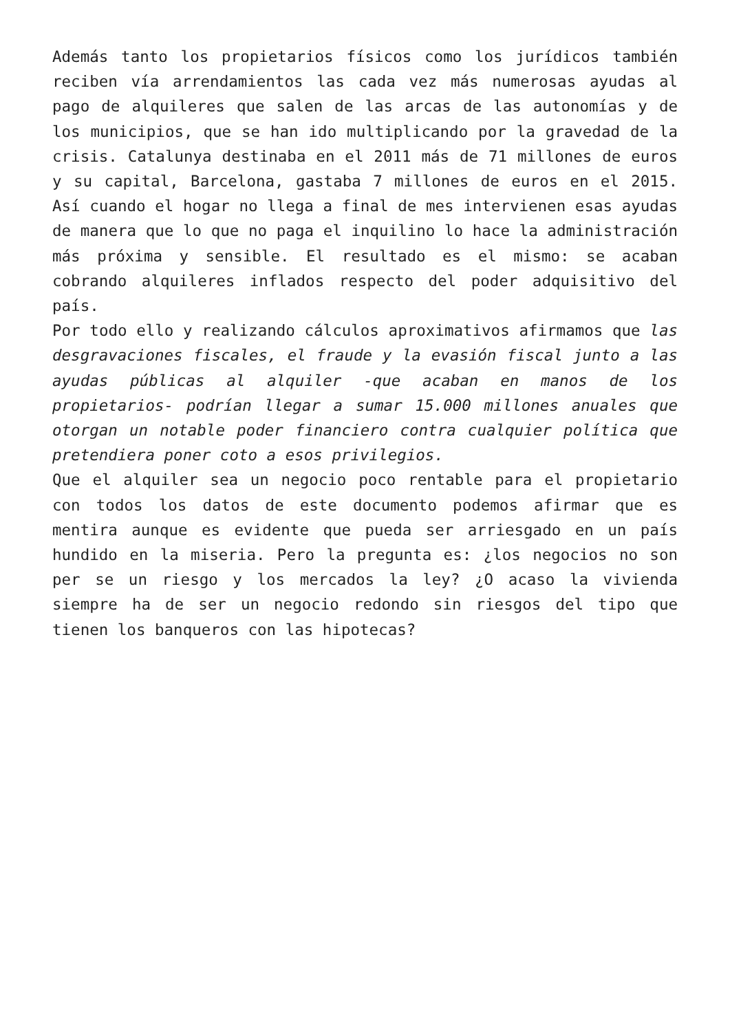Además tanto los propietarios físicos como los jurídicos también reciben vía arrendamientos las cada vez más numerosas ayudas al pago de alquileres que salen de las arcas de las autonomías y de los municipios, que se han ido multiplicando por la gravedad de la crisis. Catalunya destinaba en el 2011 más de 71 millones de euros y su capital, Barcelona, gastaba 7 millones de euros en el 2015. Así cuando el hogar no llega a final de mes intervienen esas ayudas de manera que lo que no paga el inquilino lo hace la administración más próxima y sensible. El resultado es el mismo: se acaban cobrando alquileres inflados respecto del poder adquisitivo del país.
Por todo ello y realizando cálculos aproximativos afirmamos que las desgravaciones fiscales, el fraude y la evasión fiscal junto a las ayudas públicas al alquiler -que acaban en manos de los propietarios- podrían llegar a sumar 15.000 millones anuales que otorgan un notable poder financiero contra cualquier política que pretendiera poner coto a esos privilegios.
Que el alquiler sea un negocio poco rentable para el propietario con todos los datos de este documento podemos afirmar que es mentira aunque es evidente que pueda ser arriesgado en un país hundido en la miseria. Pero la pregunta es: ¿los negocios no son per se un riesgo y los mercados la ley? ¿O acaso la vivienda siempre ha de ser un negocio redondo sin riesgos del tipo que tienen los banqueros con las hipotecas?